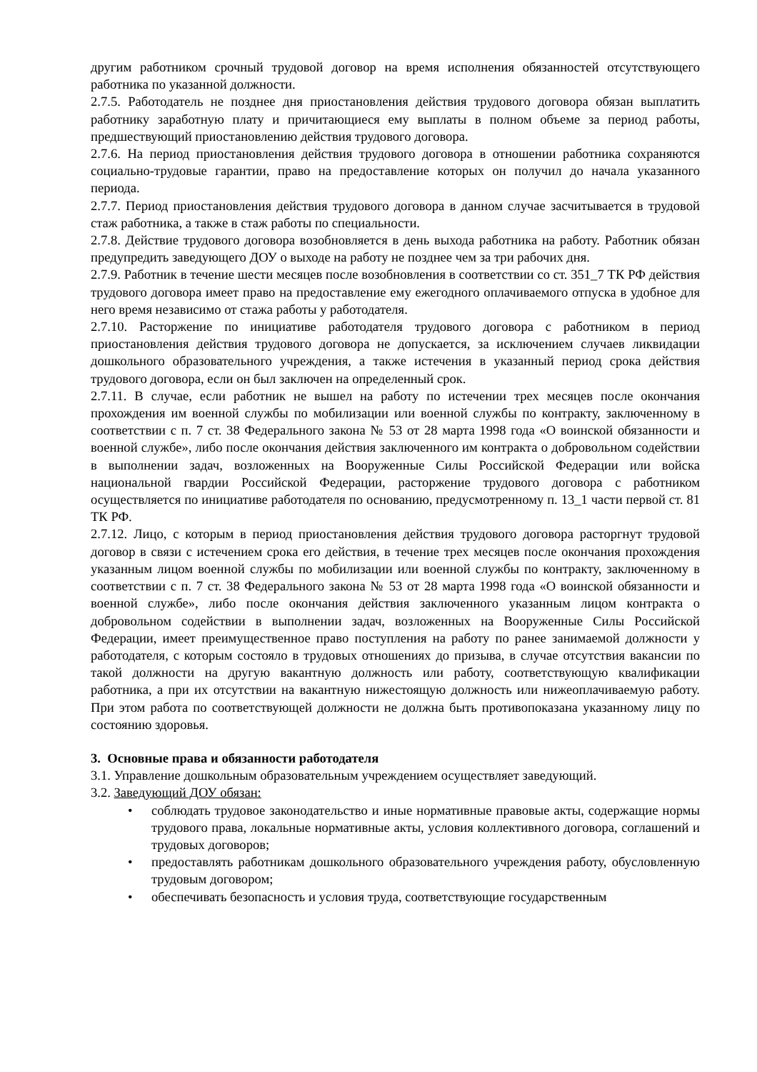другим работником срочный трудовой договор на время исполнения обязанностей отсутствующего работника по указанной должности.
2.7.5. Работодатель не позднее дня приостановления действия трудового договора обязан выплатить работнику заработную плату и причитающиеся ему выплаты в полном объеме за период работы, предшествующий приостановлению действия трудового договора.
2.7.6. На период приостановления действия трудового договора в отношении работника сохраняются социально-трудовые гарантии, право на предоставление которых он получил до начала указанного периода.
2.7.7. Период приостановления действия трудового договора в данном случае засчитывается в трудовой стаж работника, а также в стаж работы по специальности.
2.7.8. Действие трудового договора возобновляется в день выхода работника на работу. Работник обязан предупредить заведующего ДОУ о выходе на работу не позднее чем за три рабочих дня.
2.7.9. Работник в течение шести месяцев после возобновления в соответствии со ст. 351_7 ТК РФ действия трудового договора имеет право на предоставление ему ежегодного оплачиваемого отпуска в удобное для него время независимо от стажа работы у работодателя.
2.7.10. Расторжение по инициативе работодателя трудового договора с работником в период приостановления действия трудового договора не допускается, за исключением случаев ликвидации дошкольного образовательного учреждения, а также истечения в указанный период срока действия трудового договора, если он был заключен на определенный срок.
2.7.11. В случае, если работник не вышел на работу по истечении трех месяцев после окончания прохождения им военной службы по мобилизации или военной службы по контракту, заключенному в соответствии с п. 7 ст. 38 Федерального закона № 53 от 28 марта 1998 года «О воинской обязанности и военной службе», либо после окончания действия заключенного им контракта о добровольном содействии в выполнении задач, возложенных на Вооруженные Силы Российской Федерации или войска национальной гвардии Российской Федерации, расторжение трудового договора с работником осуществляется по инициативе работодателя по основанию, предусмотренному п. 13_1 части первой ст. 81 ТК РФ.
2.7.12. Лицо, с которым в период приостановления действия трудового договора расторгнут трудовой договор в связи с истечением срока его действия, в течение трех месяцев после окончания прохождения указанным лицом военной службы по мобилизации или военной службы по контракту, заключенному в соответствии с п. 7 ст. 38 Федерального закона № 53 от 28 марта 1998 года «О воинской обязанности и военной службе», либо после окончания действия заключенного указанным лицом контракта о добровольном содействии в выполнении задач, возложенных на Вооруженные Силы Российской Федерации, имеет преимущественное право поступления на работу по ранее занимаемой должности у работодателя, с которым состояло в трудовых отношениях до призыва, в случае отсутствия вакансии по такой должности на другую вакантную должность или работу, соответствующую квалификации работника, а при их отсутствии на вакантную нижестоящую должность или нижеоплачиваемую работу. При этом работа по соответствующей должности не должна быть противопоказана указанному лицу по состоянию здоровья.
3. Основные права и обязанности работодателя
3.1. Управление дошкольным образовательным учреждением осуществляет заведующий.
3.2. Заведующий ДОУ обязан:
• соблюдать трудовое законодательство и иные нормативные правовые акты, содержащие нормы трудового права, локальные нормативные акты, условия коллективного договора, соглашений и трудовых договоров;
• предоставлять работникам дошкольного образовательного учреждения работу, обусловленную трудовым договором;
• обеспечивать безопасность и условия труда, соответствующие государственным